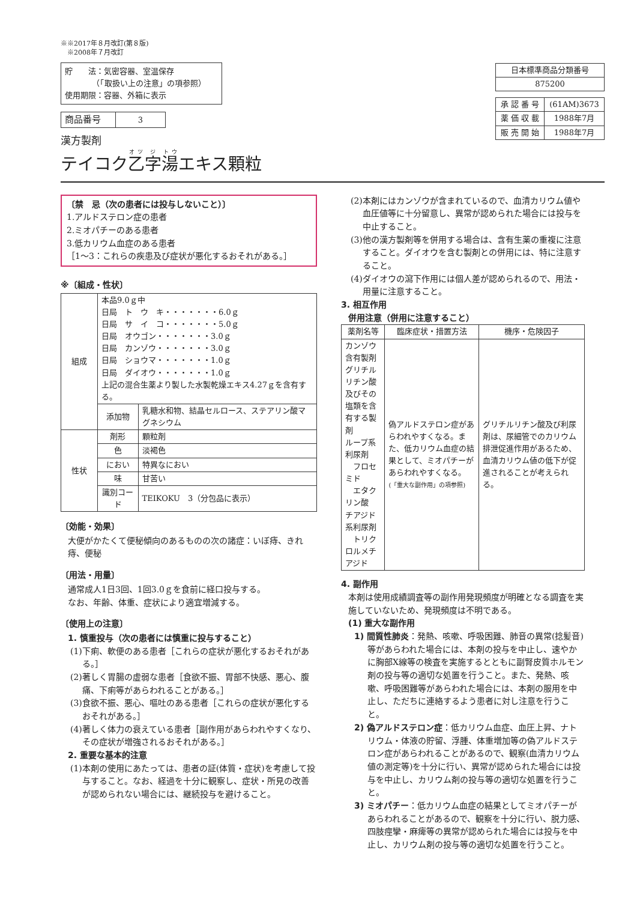※※2017年８月改訂(第８版)
　※2008年７月改訂
貯　　法：気密容器、室温保存
　　　　（「取扱い上の注意」の項参照）
使用期限：容器、外箱に表示
| 商品番号 | 3 |
漢方製剤
テイコク乙字湯エキス顆粒
| 日本標準商品分類番号 |
| 875200 |
| 承 認 番 号 | (61AM)3673 |
| 薬 価 収 載 | 1988年7月 |
| 販 売 開 始 | 1988年7月 |
〔禁　忌（次の患者には投与しないこと）〕
1.アルドステロン症の患者
2.ミオパチーのある患者
3.低カリウム血症のある患者
［1～3：これらの疾患及び症状が悪化するおそれがある。］
※〔組成・性状〕
| 組成 | 本品9.0ｇ中 日局 ト ウ キ・・・・・・・6.0ｇ 日局 サ イ コ・・・・・・・5.0ｇ 日局 オウゴン・・・・・・・3.0ｇ 日局 カンゾウ・・・・・・・3.0ｇ 日局 ショウマ・・・・・・・1.0ｇ 日局 ダイオウ・・・・・・・1.0ｇ 上記の混合生薬より製した水製乾燥エキス4.27ｇを含有する。 | |
| | 添加物 | 乳糖水和物、結晶セルロース、ステアリン酸マグネシウム |
| 性状 | 剤形 | 顆粒剤 |
| | 色 | 淡褐色 |
| | におい | 特異なにおい |
| | 味 | 甘苦い |
| | 識別コード | TEIKOKU 3（分包品に表示） |
〔効能・効果〕
大便がかたくて便秘傾向のあるものの次の諸症：いぼ痔、きれ痔、便秘
〔用法・用量〕
通常成人1日3回、1回3.0ｇを食前に経口投与する。
なお、年齢、体重、症状により適宜増減する。
〔使用上の注意〕
1. 慎重投与（次の患者には慎重に投与すること）
(1)下痢、軟便のある患者［これらの症状が悪化するおそれがある。］
(2)著しく胃腸の虚弱な患者［食欲不振、胃部不快感、悪心、腹痛、下痢等があらわれることがある。］
(3)食欲不振、悪心、嘔吐のある患者［これらの症状が悪化するおそれがある。］
(4)著しく体力の衰えている患者［副作用があらわれやすくなり、その症状が増強されるおそれがある。］
2. 重要な基本的注意
(1)本剤の使用にあたっては、患者の証(体質・症状)を考慮して投与すること。なお、経過を十分に観察し、症状・所見の改善が認められない場合には、継続投与を避けること。
(2)本剤にはカンゾウが含まれているので、血清カリウム値や血圧値等に十分留意し、異常が認められた場合には投与を中止すること。
(3)他の漢方製剤等を併用する場合は、含有生薬の重複に注意すること。ダイオウを含む製剤との併用には、特に注意すること。
(4)ダイオウの瀉下作用には個人差が認められるので、用法・用量に注意すること。
3. 相互作用
併用注意（併用に注意すること）
| 薬剤名等 | 臨床症状・措置方法 | 機序・危険因子 |
| --- | --- | --- |
| カンゾウ含有製剤 グリチルリチン酸及びその塩類を含有する製剤 ループ系利尿剤 フロセミド エタクリン酸 チアジド系利尿剤 トリクロルメチアジド | 偽アルドステロン症があらわれやすくなる。また、低カリウム血症の結果として、ミオパチーがあらわれやすくなる。 (「重大な副作用」の項参照) | グリチルリチン酸及び利尿剤は、尿細管でのカリウム排泄促進作用があるため、血清カリウム値の低下が促進されることが考えられる。 |
4. 副作用
本剤は使用成績調査等の副作用発現頻度が明確となる調査を実施していないため、発現頻度は不明である。
(1) 重大な副作用
1) 間質性肺炎：発熱、咳嗽、呼吸困難、肺音の異常(捻髪音)等があらわれた場合には、本剤の投与を中止し、速やかに胸部X線等の検査を実施するとともに副腎皮質ホルモン剤の投与等の適切な処置を行うこと。また、発熱、咳嗽、呼吸困難等があらわれた場合には、本剤の服用を中止し、ただちに連絡するよう患者に対し注意を行うこと。
2) 偽アルドステロン症：低カリウム血症、血圧上昇、ナトリウム・体液の貯留、浮腫、体重増加等の偽アルドステロン症があらわれることがあるので、観察(血清カリウム値の測定等)を十分に行い、異常が認められた場合には投与を中止し、カリウム剤の投与等の適切な処置を行うこと。
3) ミオパチー：低カリウム血症の結果としてミオパチーがあらわれることがあるので、観察を十分に行い、脱力感、四肢痙攣・麻痺等の異常が認められた場合には投与を中止し、カリウム剤の投与等の適切な処置を行うこと。